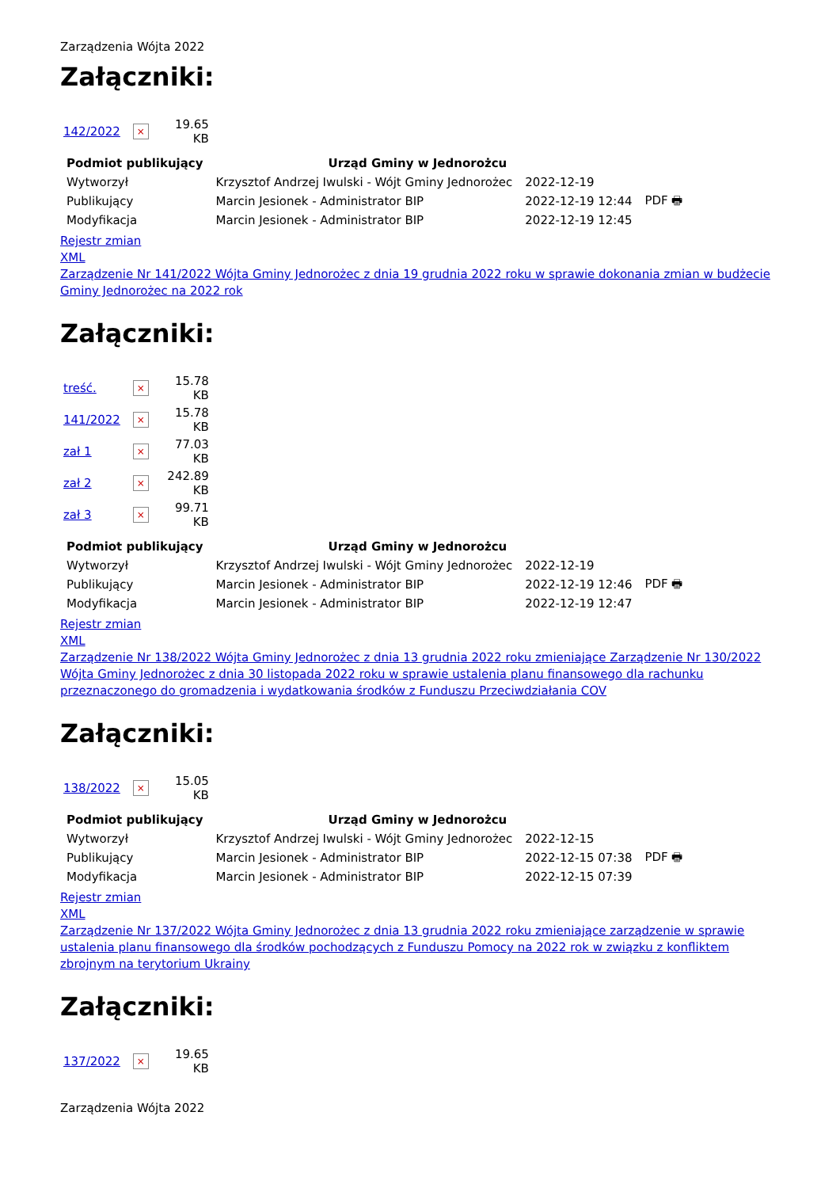Zarządzenia Wójta 2022
Załączniki:
| 142/2022 | × | 19.65 KB |
| Podmiot publikujący | Urząd Gminy w Jednorożcu | | |
| Wytworzył | Krzysztof Andrzej Iwulski - Wójt Gminy Jednorożec | 2022-12-19 | PDF 🖶 |
| Publikujący | Marcin Jesionek - Administrator BIP | 2022-12-19 12:44 | |
| Modyfikacja | Marcin Jesionek - Administrator BIP | 2022-12-19 12:45 | |
Rejestr zmian
XML
Zarządzenie Nr 141/2022 Wójta Gminy Jednorożec z dnia 19 grudnia 2022 roku w sprawie dokonania zmian w budżecie Gminy Jednorożec na 2022 rok
Załączniki:
| treść. | × | 15.78 KB |
| 141/2022 | × | 15.78 KB |
| zał 1 | × | 77.03 KB |
| zał 2 | × | 242.89 KB |
| zał 3 | × | 99.71 KB |
| Podmiot publikujący | Urząd Gminy w Jednorożcu | | |
| Wytworzył | Krzysztof Andrzej Iwulski - Wójt Gminy Jednorożec | 2022-12-19 | PDF 🖶 |
| Publikujący | Marcin Jesionek - Administrator BIP | 2022-12-19 12:46 | |
| Modyfikacja | Marcin Jesionek - Administrator BIP | 2022-12-19 12:47 | |
Rejestr zmian
XML
Zarządzenie Nr 138/2022 Wójta Gminy Jednorożec z dnia 13 grudnia 2022 roku zmieniające Zarządzenie Nr 130/2022 Wójta Gminy Jednorożec z dnia 30 listopada 2022 roku w sprawie ustalenia planu finansowego dla rachunku przeznaczonego do gromadzenia i wydatkowania środków z Funduszu Przeciwdziałania COV
Załączniki:
| 138/2022 | × | 15.05 KB |
| Podmiot publikujący | Urząd Gminy w Jednorożcu | | |
| Wytworzył | Krzysztof Andrzej Iwulski - Wójt Gminy Jednorożec | 2022-12-15 | PDF 🖶 |
| Publikujący | Marcin Jesionek - Administrator BIP | 2022-12-15 07:38 | |
| Modyfikacja | Marcin Jesionek - Administrator BIP | 2022-12-15 07:39 | |
Rejestr zmian
XML
Zarządzenie Nr 137/2022 Wójta Gminy Jednorożec z dnia 13 grudnia 2022 roku zmieniające zarządzenie w sprawie ustalenia planu finansowego dla środków pochodzących z Funduszu Pomocy na 2022 rok w związku z konfliktem zbrojnym na terytorium Ukrainy
Załączniki:
| 137/2022 | × | 19.65 KB |
Zarządzenia Wójta 2022